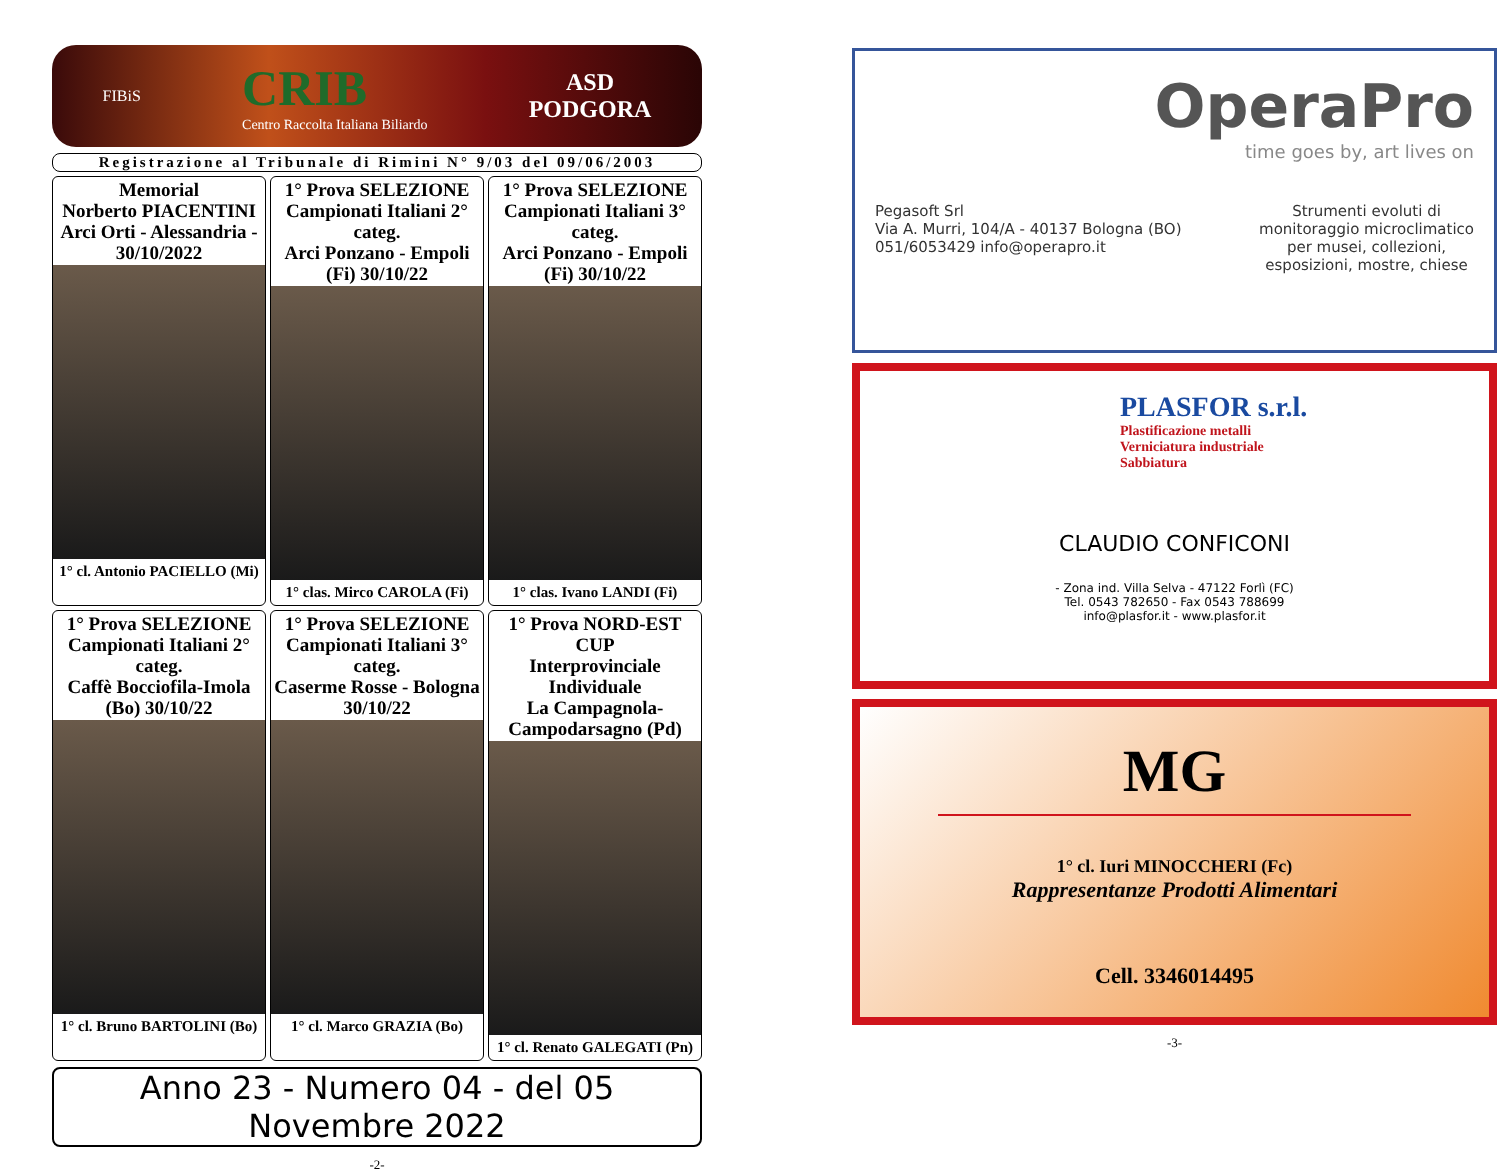FIBiS
CRIB
Centro Raccolta Italiana Biliardo
ASD
PODGORA
Registrazione al Tribunale di Rimini N° 9/03 del 09/06/2003
Memorial
Norberto PIACENTINI
Arci Orti - Alessandria - 30/10/2022
1° cl. Antonio PACIELLO (Mi)
1° Prova SELEZIONE
Campionati Italiani 2° categ.
Arci Ponzano - Empoli (Fi) 30/10/22
1° clas. Mirco CAROLA (Fi)
1° Prova SELEZIONE
Campionati Italiani 3° categ.
Arci Ponzano - Empoli (Fi) 30/10/22
1° clas. Ivano LANDI (Fi)
1° Prova SELEZIONE
Campionati Italiani 2° categ.
Caffè Bocciofila-Imola (Bo) 30/10/22
1° cl. Bruno BARTOLINI (Bo)
1° Prova SELEZIONE
Campionati Italiani 3° categ.
Caserme Rosse - Bologna 30/10/22
1° cl. Marco GRAZIA (Bo)
1° Prova NORD-EST CUP
Interprovinciale Individuale
La Campagnola-Campodarsagno (Pd)
1° cl. Renato GALEGATI (Pn)
Anno 23 - Numero 04 - del 05 Novembre 2022
-2-
OperaPro
time goes by, art lives on
Pegasoft Srl
Via A. Murri, 104/A - 40137 Bologna (BO)
051/6053429 info@operapro.it
Strumenti evoluti di
monitoraggio microclimatico
per musei, collezioni,
esposizioni, mostre, chiese
PLASFOR s.r.l.
Plastificazione metalli
Verniciatura industriale
Sabbiatura
CLAUDIO CONFICONI
- Zona ind. Villa Selva - 47122 Forlì (FC)
Tel. 0543 782650 - Fax 0543 788699
info@plasfor.it - www.plasfor.it
MG
1° cl. Iuri MINOCCHERI (Fc)
Rappresentanze Prodotti Alimentari
Cell. 3346014495
-3-